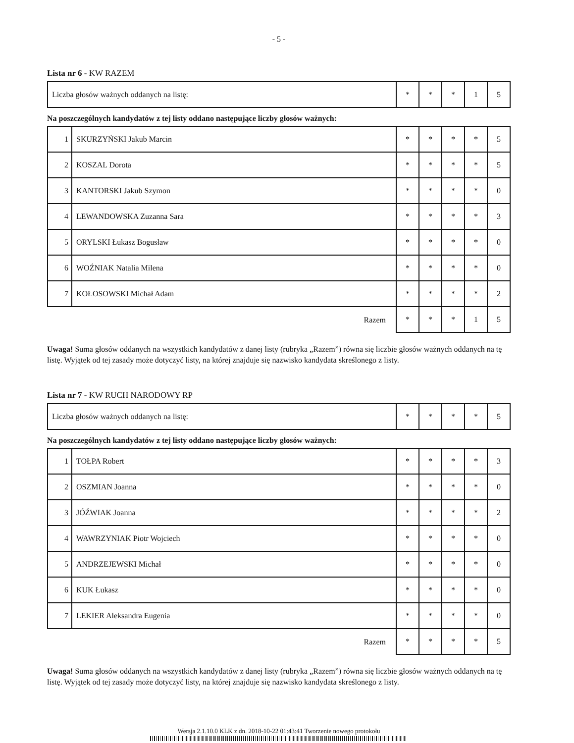- 5 -
Lista nr 6 - KW RAZEM
| Liczba głosów ważnych oddanych na listę: | * | * | * | 1 | 5 |
Na poszczególnych kandydatów z tej listy oddano następujące liczby głosów ważnych:
| 1 | SKURZYŃSKI Jakub Marcin | * | * | * | * | 5 |
| 2 | KOSZAL Dorota | * | * | * | * | 5 |
| 3 | KANTORSKI Jakub Szymon | * | * | * | * | 0 |
| 4 | LEWANDOWSKA Zuzanna Sara | * | * | * | * | 3 |
| 5 | ORYLSKI Łukasz Bogusław | * | * | * | * | 0 |
| 6 | WOŹNIAK Natalia Milena | * | * | * | * | 0 |
| 7 | KOŁOSOWSKI Michał Adam | * | * | * | * | 2 |
| Razem | | * | * | * | 1 | 5 |
Uwaga! Suma głosów oddanych na wszystkich kandydatów z danej listy (rubryka „Razem”) równa się liczbie głosów ważnych oddanych na tę listę. Wyjątek od tej zasady może dotyczyć listy, na której znajduje się nazwisko kandydata skreślonego z listy.
Lista nr 7 - KW RUCH NARODOWY RP
| Liczba głosów ważnych oddanych na listę: | * | * | * | * | 5 |
Na poszczególnych kandydatów z tej listy oddano następujące liczby głosów ważnych:
| 1 | TOŁPA Robert | * | * | * | * | 3 |
| 2 | OSZMIAN Joanna | * | * | * | * | 0 |
| 3 | JÓŹWIAK Joanna | * | * | * | * | 2 |
| 4 | WAWRZYNIAK Piotr Wojciech | * | * | * | * | 0 |
| 5 | ANDRZEJEWSKI Michał | * | * | * | * | 0 |
| 6 | KUK Łukasz | * | * | * | * | 0 |
| 7 | LEKIER Aleksandra Eugenia | * | * | * | * | 0 |
| Razem | | * | * | * | * | 5 |
Uwaga! Suma głosów oddanych na wszystkich kandydatów z danej listy (rubryka „Razem”) równa się liczbie głosów ważnych oddanych na tę listę. Wyjątek od tej zasady może dotyczyć listy, na której znajduje się nazwisko kandydata skreślonego z listy.
Wersja 2.1.10.0 KLK z dn. 2018-10-22 01:43:41 Tworzenie nowego protokołu